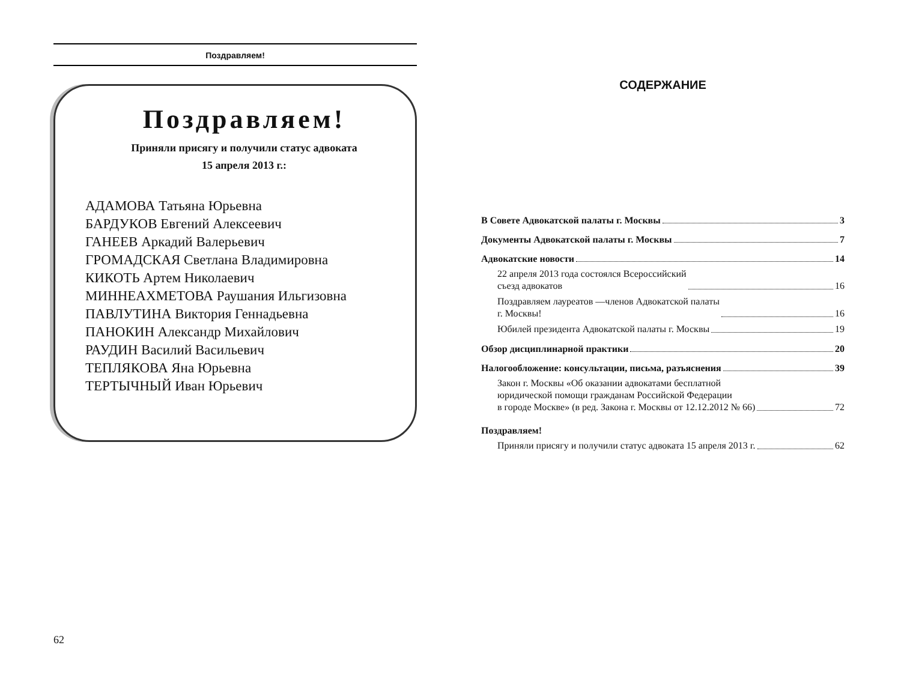Поздравляем!
Поздравляем!
Приняли присягу и получили статус адвоката
15 апреля 2013 г.:
АДАМОВА Татьяна Юрьевна
БАРДУКОВ Евгений Алексеевич
ГАНЕЕВ Аркадий Валерьевич
ГРОМАДСКАЯ Светлана Владимировна
КИКОТЬ Артем Николаевич
МИННЕАХМЕТОВА Раушания Ильгизовна
ПАВЛУТИНА Виктория Геннадьевна
ПАНОКИН Александр Михайлович
РАУДИН Василий Васильевич
ТЕПЛЯКОВА Яна Юрьевна
ТЕРТЫЧНЫЙ Иван Юрьевич
62
СОДЕРЖАНИЕ
В Совете Адвокатской палаты г. Москвы 3
Документы Адвокатской палаты г. Москвы 7
Адвокатские новости 14
22 апреля 2013 года состоялся Всероссийский
съезд адвокатов 16
Поздравляем лауреатов —членов Адвокатской палаты
г. Москвы! 16
Юбилей президента Адвокатской палаты г. Москвы 19
Обзор дисциплинарной практики 20
Налогообложение: консультации, письма, разъяснения 39
Закон г. Москвы «Об оказании адвокатами бесплатной
юридической помощи гражданам Российской Федерации
в городе Москве» (в ред. Закона г. Москвы от 12.12.2012 № 66) 72
Поздравляем!
Приняли присягу и получили статус адвоката 15 апреля 2013 г. 62